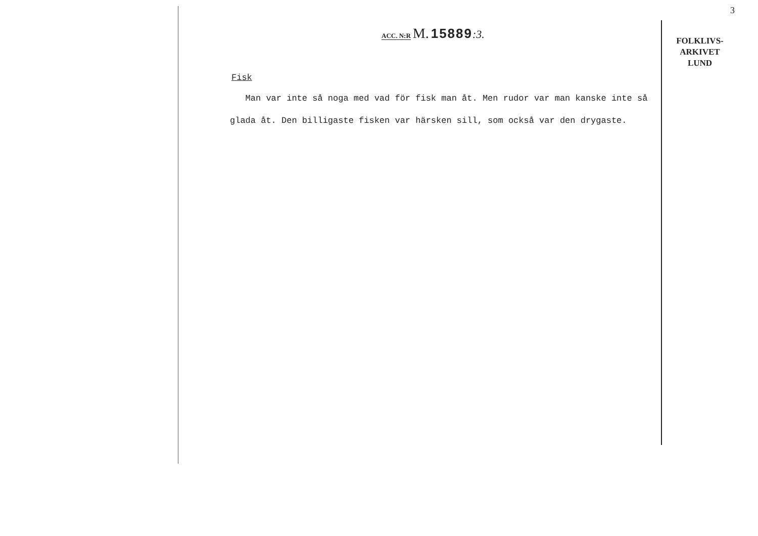3
ACC. N:R M. 15889:3.
Fisk
Man var inte så noga med vad för fisk man åt. Men rudor var man kanske inte så glada åt. Den billigaste fisken var härsken sill, som också var den drygaste.
FOLKLIVS-
ARKIVET
LUND